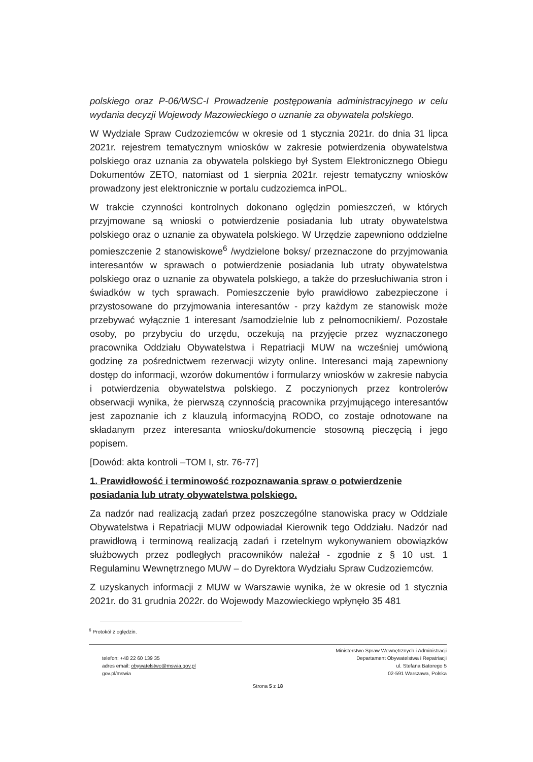polskiego oraz P-06/WSC-I Prowadzenie postępowania administracyjnego w celu wydania decyzji Wojewody Mazowieckiego o uznanie za obywatela polskiego.
W Wydziale Spraw Cudzoziemców w okresie od 1 stycznia 2021r. do dnia 31 lipca 2021r. rejestrem tematycznym wniosków w zakresie potwierdzenia obywatelstwa polskiego oraz uznania za obywatela polskiego był System Elektronicznego Obiegu Dokumentów ZETO, natomiast od 1 sierpnia 2021r. rejestr tematyczny wniosków prowadzony jest elektronicznie w portalu cudzoziemca inPOL.
W trakcie czynności kontrolnych dokonano oględzin pomieszczeń, w których przyjmowane są wnioski o potwierdzenie posiadania lub utraty obywatelstwa polskiego oraz o uznanie za obywatela polskiego. W Urzędzie zapewniono oddzielne pomieszczenie 2 stanowiskowe<sup>6</sup> /wydzielone boksy/ przeznaczone do przyjmowania interesantów w sprawach o potwierdzenie posiadania lub utraty obywatelstwa polskiego oraz o uznanie za obywatela polskiego, a także do przesłuchiwania stron i świadków w tych sprawach. Pomieszczenie było prawidłowo zabezpieczone i przystosowane do przyjmowania interesantów - przy każdym ze stanowisk może przebywać wyłącznie 1 interesant /samodzielnie lub z pełnomocnikiem/. Pozostałe osoby, po przybyciu do urzędu, oczekują na przyjęcie przez wyznaczonego pracownika Oddziału Obywatelstwa i Repatriacji MUW na wcześniej umówioną godzinę za pośrednictwem rezerwacji wizyty online. Interesanci mają zapewniony dostęp do informacji, wzorów dokumentów i formularzy wniosków w zakresie nabycia i potwierdzenia obywatelstwa polskiego. Z poczynionych przez kontrolerów obserwacji wynika, że pierwszą czynnością pracownika przyjmującego interesantów jest zapoznanie ich z klauzulą informacyjną RODO, co zostaje odnotowane na składanym przez interesanta wniosku/dokumencie stosowną pieczęcią i jego popisem.
[Dowód: akta kontroli –TOM I, str. 76-77]
1. Prawidłowość i terminowość rozpoznawania spraw o potwierdzenie posiadania lub utraty obywatelstwa polskiego.
Za nadzór nad realizacją zadań przez poszczególne stanowiska pracy w Oddziale Obywatelstwa i Repatriacji MUW odpowiadał Kierownik tego Oddziału. Nadzór nad prawidłową i terminową realizacją zadań i rzetelnym wykonywaniem obowiązków służbowych przez podległych pracowników należał - zgodnie z § 10 ust. 1 Regulaminu Wewnętrznego MUW – do Dyrektora Wydziału Spraw Cudzoziemców.
Z uzyskanych informacji z MUW w Warszawie wynika, że w okresie od 1 stycznia 2021r. do 31 grudnia 2022r. do Wojewody Mazowieckiego wpłynęło 35 481
<sup>6</sup> Protokół z oględzin.
telefon: +48 22 60 139 35
adres email: obywatelstwo@mswia.gov.pl
gov.pl/mswia
Ministerstwo Spraw Wewnętrznych i Administracji
Departament Obywatelstwa i Repatriacji
ul. Stefana Batorego 5
02-591 Warszawa, Polska
Strona 5 z 18